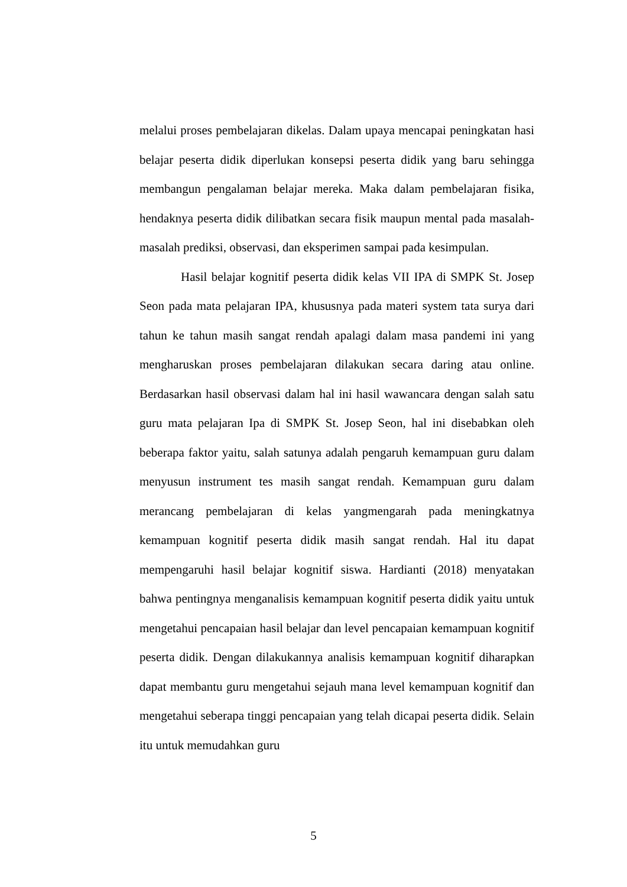melalui proses pembelajaran dikelas. Dalam upaya mencapai peningkatan hasi belajar peserta didik diperlukan konsepsi peserta didik yang baru sehingga membangun pengalaman belajar mereka. Maka dalam pembelajaran fisika, hendaknya peserta didik dilibatkan secara fisik maupun mental pada masalah-masalah prediksi, observasi, dan eksperimen sampai pada kesimpulan.
Hasil belajar kognitif peserta didik kelas VII IPA di SMPK St. Josep Seon pada mata pelajaran IPA, khususnya pada materi system tata surya dari tahun ke tahun masih sangat rendah apalagi dalam masa pandemi ini yang mengharuskan proses pembelajaran dilakukan secara daring atau online. Berdasarkan hasil observasi dalam hal ini hasil wawancara dengan salah satu guru mata pelajaran Ipa di SMPK St. Josep Seon, hal ini disebabkan oleh beberapa faktor yaitu, salah satunya adalah pengaruh kemampuan guru dalam menyusun instrument tes masih sangat rendah. Kemampuan guru dalam merancang pembelajaran di kelas yangmengarah pada meningkatnya kemampuan kognitif peserta didik masih sangat rendah. Hal itu dapat mempengaruhi hasil belajar kognitif siswa. Hardianti (2018) menyatakan bahwa pentingnya menganalisis kemampuan kognitif peserta didik yaitu untuk mengetahui pencapaian hasil belajar dan level pencapaian kemampuan kognitif peserta didik. Dengan dilakukannya analisis kemampuan kognitif diharapkan dapat membantu guru mengetahui sejauh mana level kemampuan kognitif dan mengetahui seberapa tinggi pencapaian yang telah dicapai peserta didik. Selain itu untuk memudahkan guru
5